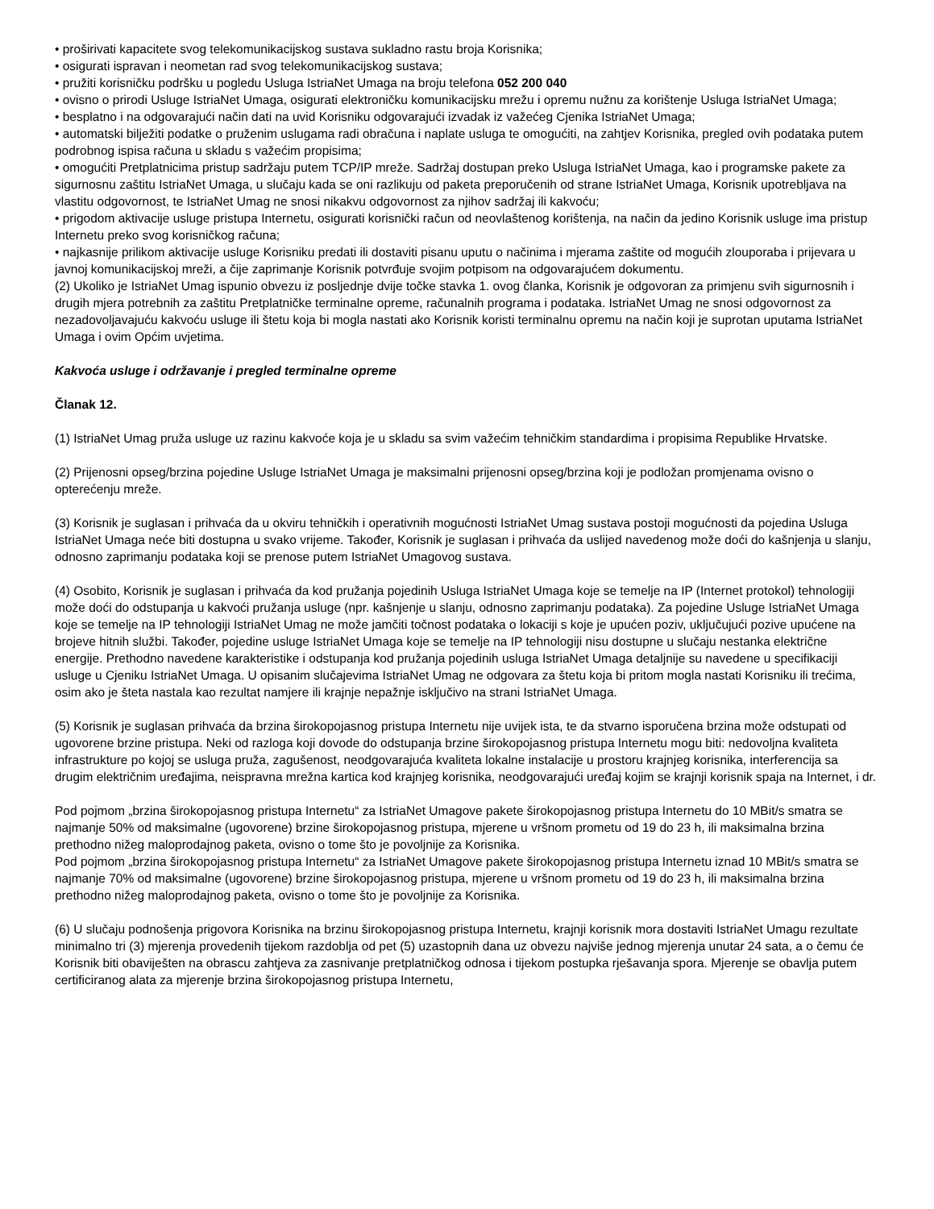• proširivati kapacitete svog telekomunikacijskog sustava sukladno rastu broja Korisnika;
• osigurati ispravan i neometan rad svog telekomunikacijskog sustava;
• pružiti korisničku podršku u pogledu Usluga IstriaNet Umaga na broju telefona 052 200 040
• ovisno o prirodi Usluge IstriaNet Umaga, osigurati elektroničku komunikacijsku mrežu i opremu nužnu za korištenje Usluga IstriaNet Umaga;
• besplatno i na odgovarajući način dati na uvid Korisniku odgovarajući izvadak iz važećeg Cjenika IstriaNet Umaga;
• automatski bilježiti podatke o pruženim uslugama radi obračuna i naplate usluga te omogućiti, na zahtjev Korisnika, pregled ovih podataka putem podrobnog ispisa računa u skladu s važećim propisima;
• omogućiti Pretplatnicima pristup sadržaju putem TCP/IP mreže. Sadržaj dostupan preko Usluga IstriaNet Umaga, kao i programske pakete za sigurnosnu zaštitu IstriaNet Umaga, u slučaju kada se oni razlikuju od paketa preporučenih od strane IstriaNet Umaga, Korisnik upotrebljava na vlastitu odgovornost, te IstriaNet Umag ne snosi nikakvu odgovornost za njihov sadržaj ili kakvoću;
• prigodom aktivacije usluge pristupa Internetu, osigurati korisnički račun od neovlaštenog korištenja, na način da jedino Korisnik usluge ima pristup Internetu preko svog korisničkog računa;
• najkasnije prilikom aktivacije usluge Korisniku predati ili dostaviti pisanu uputu o načinima i mjerama zaštite od mogućih zlouporaba i prijevara u javnoj komunikacijskoj mreži, a čije zaprimanje Korisnik potvrđuje svojim potpisom na odgovarajućem dokumentu.
(2) Ukoliko je IstriaNet Umag ispunio obvezu iz posljednje dvije točke stavka 1. ovog članka, Korisnik je odgovoran za primjenu svih sigurnosnih i drugih mjera potrebnih za zaštitu Pretplatničke terminalne opreme, računalnih programa i podataka. IstriaNet Umag ne snosi odgovornost za nezadovoljavajuću kakvoću usluge ili štetu koja bi mogla nastati ako Korisnik koristi terminalnu opremu na način koji je suprotan uputama IstriaNet Umaga i ovim Općim uvjetima.
Kakvoća usluge i održavanje i pregled terminalne opreme
Članak 12.
(1) IstriaNet Umag pruža usluge uz razinu kakvoće koja je u skladu sa svim važećim tehničkim standardima i propisima Republike Hrvatske.
(2) Prijenosni opseg/brzina pojedine Usluge IstriaNet Umaga je maksimalni prijenosni opseg/brzina koji je podložan promjenama ovisno o opterećenju mreže.
(3) Korisnik je suglasan i prihvaća da u okviru tehničkih i operativnih mogućnosti IstriaNet Umag sustava postoji mogućnosti da pojedina Usluga IstriaNet Umaga neće biti dostupna u svako vrijeme. Također, Korisnik je suglasan i prihvaća da uslijed navedenog može doći do kašnjenja u slanju, odnosno zaprimanju podataka koji se prenose putem IstriaNet Umagovog sustava.
(4) Osobito, Korisnik je suglasan i prihvaća da kod pružanja pojedinih Usluga IstriaNet Umaga koje se temelje na IP (Internet protokol) tehnologiji može doći do odstupanja u kakvoći pružanja usluge (npr. kašnjenje u slanju, odnosno zaprimanju podataka). Za pojedine Usluge IstriaNet Umaga koje se temelje na IP tehnologiji IstriaNet Umag ne može jamčiti točnost podataka o lokaciji s koje je upućen poziv, uključujući pozive upućene na brojeve hitnih službi. Također, pojedine usluge IstriaNet Umaga koje se temelje na IP tehnologiji nisu dostupne u slučaju nestanka električne energije. Prethodno navedene karakteristike i odstupanja kod pružanja pojedinih usluga IstriaNet Umaga detaljnije su navedene u specifikaciji usluge u Cjeniku IstriaNet Umaga. U opisanim slučajevima IstriaNet Umag ne odgovara za štetu koja bi pritom mogla nastati Korisniku ili trećima, osim ako je šteta nastala kao rezultat namjere ili krajnje nepažnje isključivo na strani IstriaNet Umaga.
(5) Korisnik je suglasan prihvaća da brzina širokopojasnog pristupa Internetu nije uvijek ista, te da stvarno isporučena brzina može odstupati od ugovorene brzine pristupa. Neki od razloga koji dovode do odstupanja brzine širokopojasnog pristupa Internetu mogu biti: nedovoljna kvaliteta infrastrukture po kojoj se usluga pruža, zagušenost, neodgovarajuća kvaliteta lokalne instalacije u prostoru krajnjeg korisnika, interferencija sa drugim električnim uređajima, neispravna mrežna kartica kod krajnjeg korisnika, neodgovarajući uređaj kojim se krajnji korisnik spaja na Internet, i dr.
Pod pojmom „brzina širokopojasnog pristupa Internetu“ za IstriaNet Umagove pakete širokopojasnog pristupa Internetu do 10 MBit/s smatra se najmanje 50% od maksimalne (ugovorene) brzine širokopojasnog pristupa, mjerene u vršnom prometu od 19 do 23 h, ili maksimalna brzina prethodno nižeg maloprodajnog paketa, ovisno o tome što je povoljnije za Korisnika.
Pod pojmom „brzina širokopojasnog pristupa Internetu“ za IstriaNet Umagove pakete širokopojasnog pristupa Internetu iznad 10 MBit/s smatra se najmanje 70% od maksimalne (ugovorene) brzine širokopojasnog pristupa, mjerene u vršnom prometu od 19 do 23 h, ili maksimalna brzina prethodno nižeg maloprodajnog paketa, ovisno o tome što je povoljnije za Korisnika.
(6) U slučaju podnošenja prigovora Korisnika na brzinu širokopojasnog pristupa Internetu, krajnji korisnik mora dostaviti IstriaNet Umagu rezultate minimalno tri (3) mjerenja provedenih tijekom razdoblja od pet (5) uzastopnih dana uz obvezu najviše jednog mjerenja unutar 24 sata, a o čemu će Korisnik biti obaviješten na obrascu zahtjeva za zasnivanje pretplatničkog odnosa i tijekom postupka rješavanja spora. Mjerenje se obavlja putem certificiranog alata za mjerenje brzina širokopojasnog pristupa Internetu,